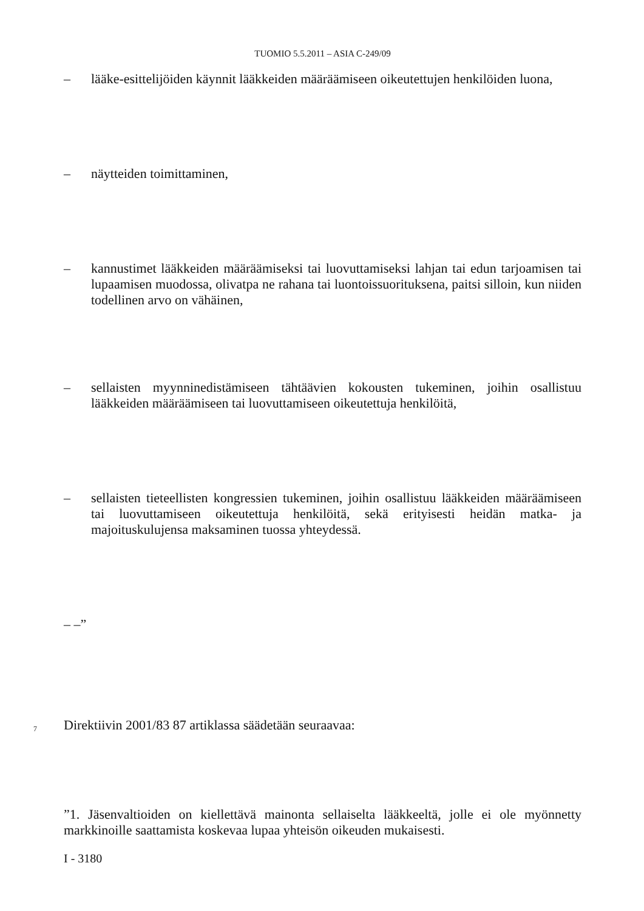TUOMIO 5.5.2011 – ASIA C-249/09
– lääke-esittelijöiden käynnit lääkkeiden määräämiseen oikeutettujen henkilöiden luona,
– näytteiden toimittaminen,
– kannustimet lääkkeiden määräämiseksi tai luovuttamiseksi lahjan tai edun tarjoamisen tai lupaamisen muodossa, olivatpa ne rahana tai luontoissuorituksena, paitsi silloin, kun niiden todellinen arvo on vähäinen,
– sellaisten myynninedistämiseen tähtäävien kokousten tukeminen, joihin osallistuu lääkkeiden määräämiseen tai luovuttamiseen oikeutettuja henkilöitä,
– sellaisten tieteellisten kongressien tukeminen, joihin osallistuu lääkkeiden määräämiseen tai luovuttamiseen oikeutettuja henkilöitä, sekä erityisesti heidän matka- ja majoituskulujensa maksaminen tuossa yhteydessä.
– –”
7 Direktiivin 2001/83 87 artiklassa säädetään seuraavaa:
”1. Jäsenvaltioiden on kiellettävä mainonta sellaiselta lääkkeeltä, jolle ei ole myönnetty markkinoille saattamista koskevaa lupaa yhteisön oikeuden mukaisesti.
I - 3180